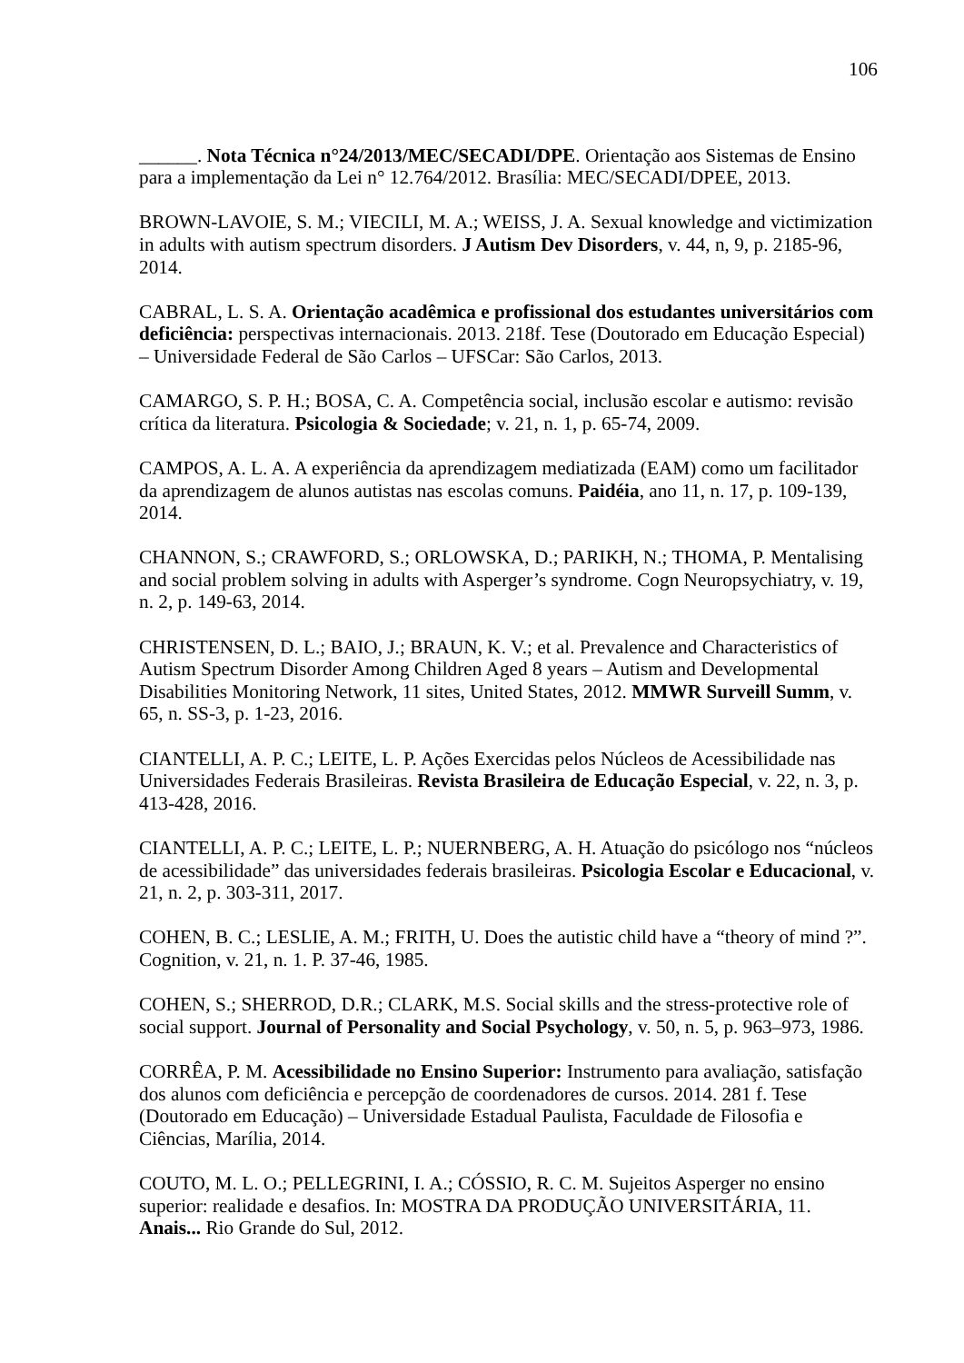106
______. Nota Técnica n°24/2013/MEC/SECADI/DPE. Orientação aos Sistemas de Ensino para a implementação da Lei n° 12.764/2012. Brasília: MEC/SECADI/DPEE, 2013.
BROWN-LAVOIE, S. M.; VIECILI, M. A.; WEISS, J. A. Sexual knowledge and victimization in adults with autism spectrum disorders. J Autism Dev Disorders, v. 44, n, 9, p. 2185-96, 2014.
CABRAL, L. S. A. Orientação acadêmica e profissional dos estudantes universitários com deficiência: perspectivas internacionais. 2013. 218f. Tese (Doutorado em Educação Especial) – Universidade Federal de São Carlos – UFSCar: São Carlos, 2013.
CAMARGO, S. P. H.; BOSA, C. A. Competência social, inclusão escolar e autismo: revisão crítica da literatura. Psicologia & Sociedade; v. 21, n. 1, p. 65-74, 2009.
CAMPOS, A. L. A. A experiência da aprendizagem mediatizada (EAM) como um facilitador da aprendizagem de alunos autistas nas escolas comuns. Paidéia, ano 11, n. 17, p. 109-139, 2014.
CHANNON, S.; CRAWFORD, S.; ORLOWSKA, D.; PARIKH, N.; THOMA, P. Mentalising and social problem solving in adults with Asperger’s syndrome. Cogn Neuropsychiatry, v. 19, n. 2, p. 149-63, 2014.
CHRISTENSEN, D. L.; BAIO, J.; BRAUN, K. V.; et al. Prevalence and Characteristics of Autism Spectrum Disorder Among Children Aged 8 years – Autism and Developmental Disabilities Monitoring Network, 11 sites, United States, 2012. MMWR Surveill Summ, v. 65, n. SS-3, p. 1-23, 2016.
CIANTELLI, A. P. C.; LEITE, L. P. Ações Exercidas pelos Núcleos de Acessibilidade nas Universidades Federais Brasileiras. Revista Brasileira de Educação Especial, v. 22, n. 3, p. 413-428, 2016.
CIANTELLI, A. P. C.; LEITE, L. P.; NUERNBERG, A. H. Atuação do psicólogo nos “núcleos de acessibilidade” das universidades federais brasileiras. Psicologia Escolar e Educacional, v. 21, n. 2, p. 303-311, 2017.
COHEN, B. C.; LESLIE, A. M.; FRITH, U. Does the autistic child have a “theory of mind ?”. Cognition, v. 21, n. 1. P. 37-46, 1985.
COHEN, S.; SHERROD, D.R.; CLARK, M.S. Social skills and the stress-protective role of social support. Journal of Personality and Social Psychology, v. 50, n. 5, p. 963–973, 1986.
CORRÊA, P. M. Acessibilidade no Ensino Superior: Instrumento para avaliação, satisfação dos alunos com deficiência e percepção de coordenadores de cursos. 2014. 281 f. Tese (Doutorado em Educação) – Universidade Estadual Paulista, Faculdade de Filosofia e Ciências, Marília, 2014.
COUTO, M. L. O.; PELLEGRINI, I. A.; CÓSSIO, R. C. M. Sujeitos Asperger no ensino superior: realidade e desafios. In: MOSTRA DA PRODUÇÃO UNIVERSITÁRIA, 11. Anais... Rio Grande do Sul, 2012.